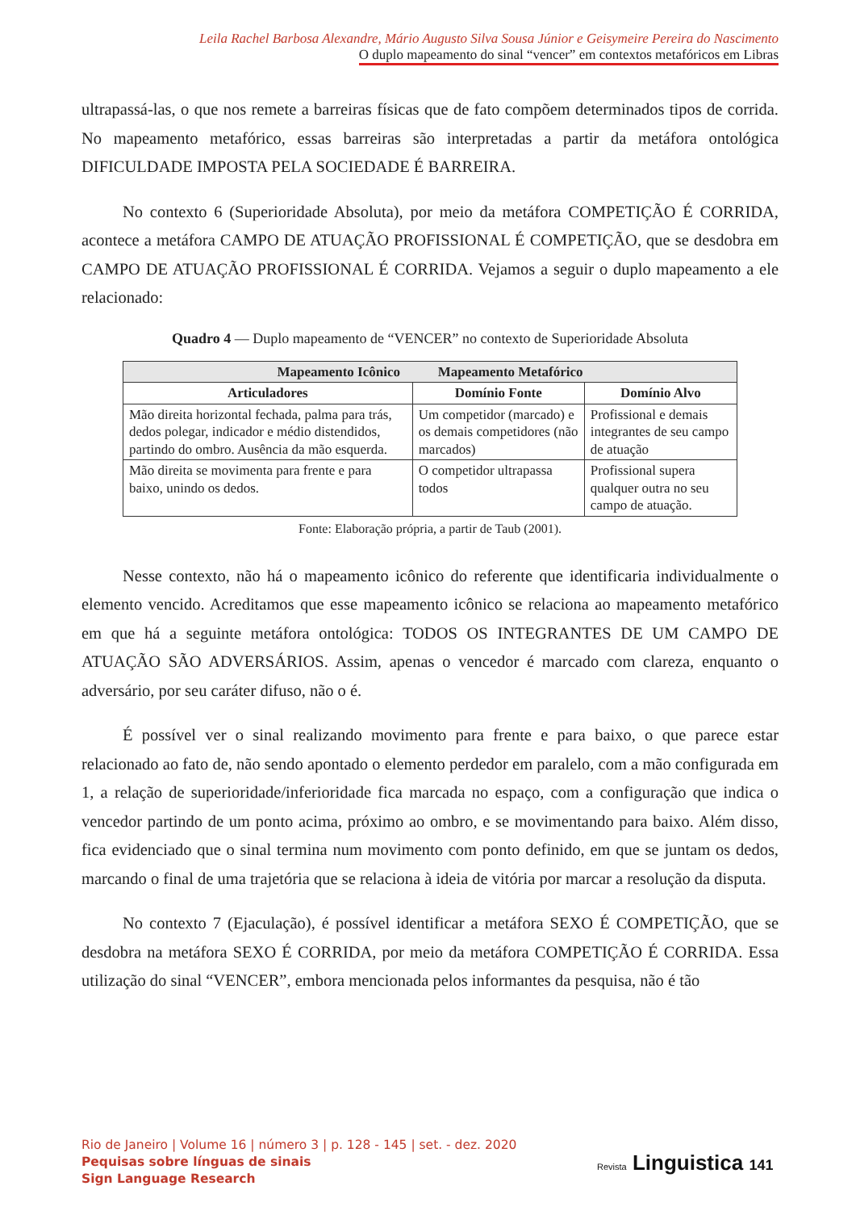Leila Rachel Barbosa Alexandre, Mário Augusto Silva Sousa Júnior e Geisymeire Pereira do Nascimento
O duplo mapeamento do sinal “vencer” em contextos metafóricos em Libras
ultrapassá-las, o que nos remete a barreiras físicas que de fato compõem determinados tipos de corrida. No mapeamento metafórico, essas barreiras são interpretadas a partir da metáfora ontológica DIFICULDADE IMPOSTA PELA SOCIEDADE É BARREIRA.
No contexto 6 (Superioridade Absoluta), por meio da metáfora COMPETIÇÃO É CORRIDA, acontece a metáfora CAMPO DE ATUAÇÃO PROFISSIONAL É COMPETIÇÃO, que se desdobra em CAMPO DE ATUAÇÃO PROFISSIONAL É CORRIDA. Vejamos a seguir o duplo mapeamento a ele relacionado:
Quadro 4 — Duplo mapeamento de “VENCER” no contexto de Superioridade Absoluta
| Mapeamento Icônico Mapeamento Metafórico | | |
| --- | --- | --- |
| Articuladores | Domínio Fonte | Domínio Alvo |
| Mão direita horizontal fechada, palma para trás, dedos polegar, indicador e médio distendidos, partindo do ombro. Ausência da mão esquerda. | Um competidor (marcado) e os demais competidores (não marcados) | Profissional e demais integrantes de seu campo de atuação |
| Mão direita se movimenta para frente e para baixo, unindo os dedos. | O competidor ultrapassa todos | Profissional supera qualquer outra no seu campo de atuação. |
Fonte: Elaboração própria, a partir de Taub (2001).
Nesse contexto, não há o mapeamento icônico do referente que identificaria individualmente o elemento vencido. Acreditamos que esse mapeamento icônico se relaciona ao mapeamento metafórico em que há a seguinte metáfora ontológica: TODOS OS INTEGRANTES DE UM CAMPO DE ATUAÇÃO SÃO ADVERSÁRIOS. Assim, apenas o vencedor é marcado com clareza, enquanto o adversário, por seu caráter difuso, não o é.
É possível ver o sinal realizando movimento para frente e para baixo, o que parece estar relacionado ao fato de, não sendo apontado o elemento perdedor em paralelo, com a mão configurada em 1, a relação de superioridade/inferioridade fica marcada no espaço, com a configuração que indica o vencedor partindo de um ponto acima, próximo ao ombro, e se movimentando para baixo. Além disso, fica evidenciado que o sinal termina num movimento com ponto definido, em que se juntam os dedos, marcando o final de uma trajetória que se relaciona à ideia de vitória por marcar a resolução da disputa.
No contexto 7 (Ejaculação), é possível identificar a metáfora SEXO É COMPETIÇÃO, que se desdobra na metáfora SEXO É CORRIDA, por meio da metáfora COMPETIÇÃO É CORRIDA. Essa utilização do sinal “VENCER”, embora mencionada pelos informantes da pesquisa, não é tão
Rio de Janeiro | Volume 16 | número 3 | p. 128 - 145 | set. - dez. 2020
Pequisas sobre línguas de sinais
Sign Language Research
Revista Linguistica 141